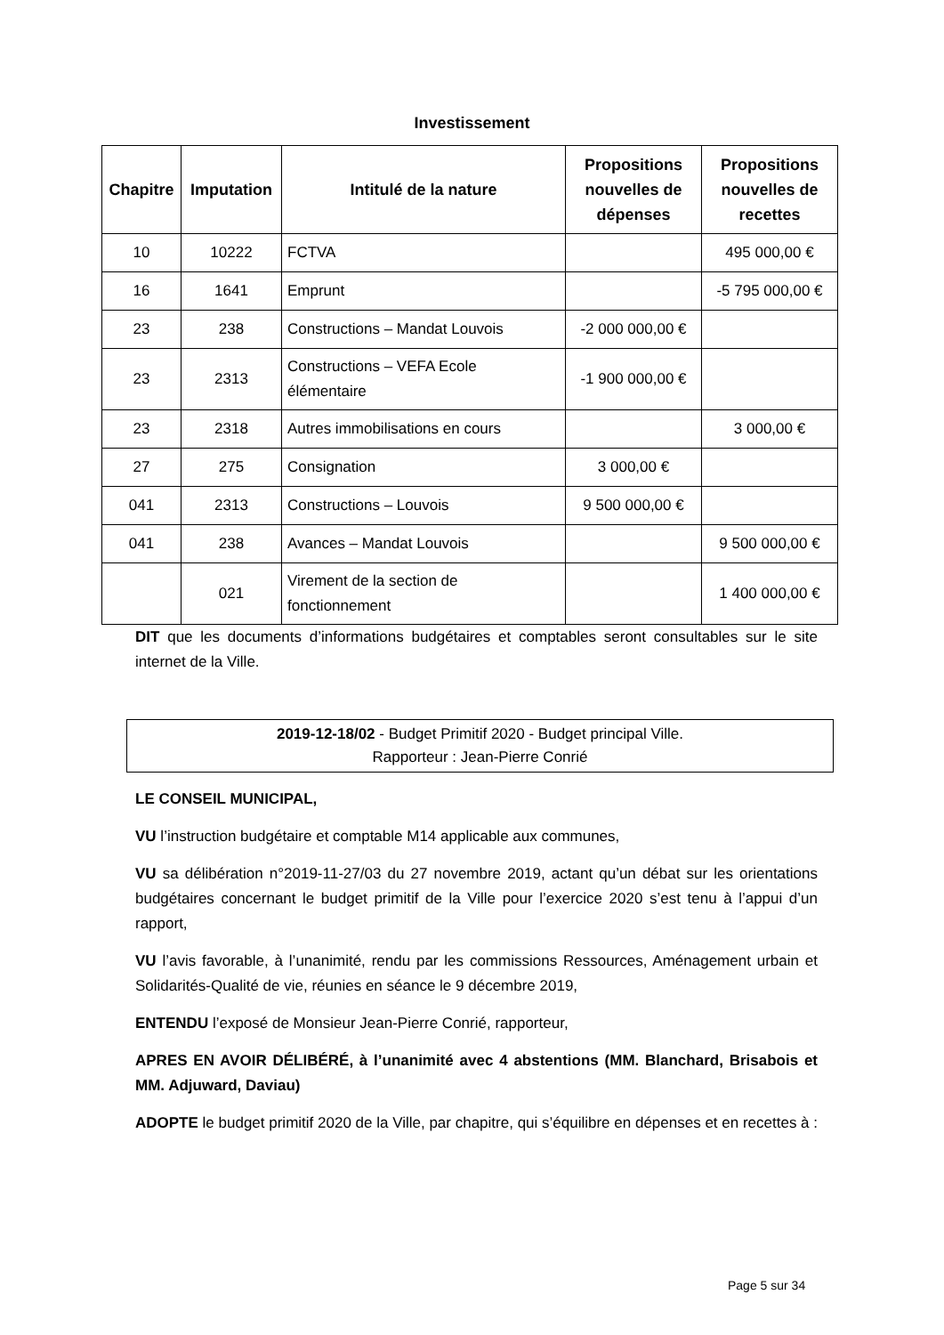Investissement
| Chapitre | Imputation | Intitulé de la nature | Propositions nouvelles de dépenses | Propositions nouvelles de recettes |
| --- | --- | --- | --- | --- |
| 10 | 10222 | FCTVA | | 495 000,00 € |
| 16 | 1641 | Emprunt | | -5 795 000,00 € |
| 23 | 238 | Constructions – Mandat Louvois | -2 000 000,00 € | |
| 23 | 2313 | Constructions – VEFA Ecole élémentaire | -1 900 000,00 € | |
| 23 | 2318 | Autres immobilisations en cours | | 3 000,00 € |
| 27 | 275 | Consignation | 3 000,00 € | |
| 041 | 2313 | Constructions – Louvois | 9 500 000,00 € | |
| 041 | 238 | Avances – Mandat Louvois | | 9 500 000,00 € |
| | 021 | Virement de la section de fonctionnement | | 1 400 000,00 € |
DIT que les documents d’informations budgétaires et comptables seront consultables sur le site internet de la Ville.
2019-12-18/02 - Budget Primitif 2020 - Budget principal Ville.
Rapporteur : Jean-Pierre Conrié
LE CONSEIL MUNICIPAL,
VU l’instruction budgétaire et comptable M14 applicable aux communes,
VU sa délibération n°2019-11-27/03 du 27 novembre 2019, actant qu’un débat sur les orientations budgétaires concernant le budget primitif de la Ville pour l’exercice 2020 s’est tenu à l’appui d’un rapport,
VU l’avis favorable, à l’unanimité, rendu par les commissions Ressources, Aménagement urbain et Solidarités-Qualité de vie, réunies en séance le 9 décembre 2019,
ENTENDU l’exposé de Monsieur Jean-Pierre Conrié, rapporteur,
APRES EN AVOIR DÉLIBÉRÉ, à l’unanimité avec 4 abstentions (MM. Blanchard, Brisabois et MM. Adjuward, Daviau)
ADOPTE le budget primitif 2020 de la Ville, par chapitre, qui s’équilibre en dépenses et en recettes à :
Page 5 sur 34